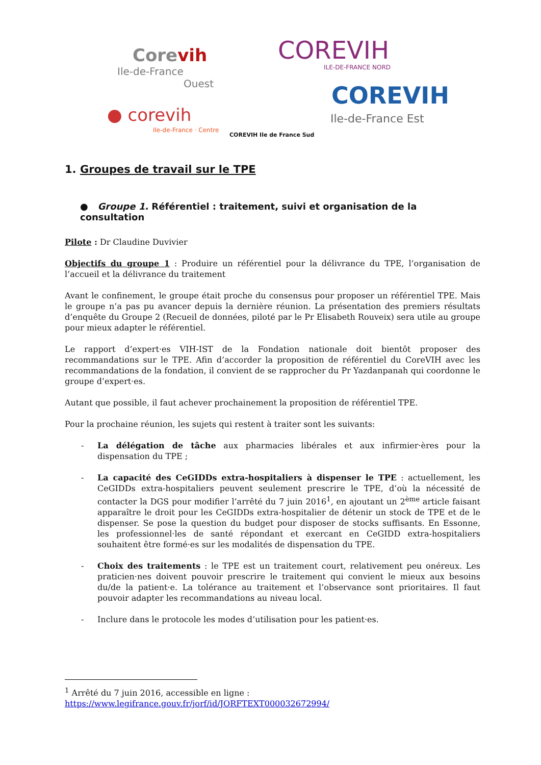Corevih
Ile-de-France
Ouest
● corevih
Ile-de-France · Centre
COREVIH Ile de France Sud
COREVIH
ILE-DE-FRANCE NORD
COREVIH
Ile-de-France Est
1. Groupes de travail sur le TPE
● Groupe 1. Référentiel : traitement, suivi et organisation de la consultation
Pilote : Dr Claudine Duvivier
Objectifs du groupe 1 : Produire un référentiel pour la délivrance du TPE, l’organisation de l’accueil et la délivrance du traitement
Avant le confinement, le groupe était proche du consensus pour proposer un référentiel TPE. Mais le groupe n’a pas pu avancer depuis la dernière réunion. La présentation des premiers résultats d’enquête du Groupe 2 (Recueil de données, piloté par le Pr Elisabeth Rouveix) sera utile au groupe pour mieux adapter le référentiel.
Le rapport d’expert·es VIH-IST de la Fondation nationale doit bientôt proposer des recommandations sur le TPE. Afin d’accorder la proposition de référentiel du CoreVIH avec les recommandations de la fondation, il convient de se rapprocher du Pr Yazdanpanah qui coordonne le groupe d’expert·es.
Autant que possible, il faut achever prochainement la proposition de référentiel TPE.
Pour la prochaine réunion, les sujets qui restent à traiter sont les suivants:
- La délégation de tâche aux pharmacies libérales et aux infirmier·ères pour la dispensation du TPE ;
- La capacité des CeGIDDs extra-hospitaliers à dispenser le TPE : actuellement, les CeGIDDs extra-hospitaliers peuvent seulement prescrire le TPE, d’où la nécessité de contacter la DGS pour modifier l’arrêté du 7 juin 2016<sup>1</sup>, en ajoutant un 2<sup>ème</sup> article faisant apparaître le droit pour les CeGIDDs extra-hospitalier de détenir un stock de TPE et de le dispenser. Se pose la question du budget pour disposer de stocks suffisants. En Essonne, les professionnel·les de santé répondant et exercant en CeGIDD extra-hospitaliers souhaitent être formé·es sur les modalités de dispensation du TPE.
- Choix des traitements : le TPE est un traitement court, relativement peu onéreux. Les praticien·nes doivent pouvoir prescrire le traitement qui convient le mieux aux besoins du/de la patient·e. La tolérance au traitement et l’observance sont prioritaires. Il faut pouvoir adapter les recommandations au niveau local.
- Inclure dans le protocole les modes d’utilisation pour les patient·es.
<sup>1</sup> Arrêté du 7 juin 2016, accessible en ligne : https://www.legifrance.gouv.fr/jorf/id/JORFTEXT000032672994/